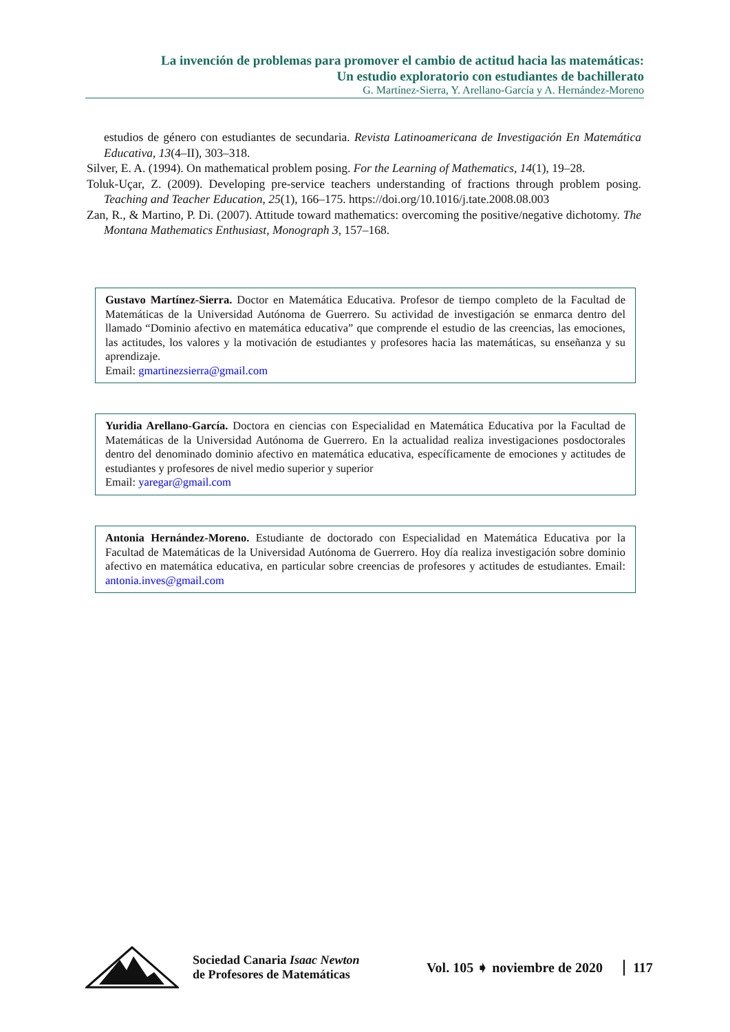La invención de problemas para promover el cambio de actitud hacia las matemáticas:
Un estudio exploratorio con estudiantes de bachillerato
G. Martínez-Sierra, Y. Arellano-García y A. Hernández-Moreno
estudios de género con estudiantes de secundaria. Revista Latinoamericana de Investigación En Matemática Educativa, 13(4–II), 303–318.
Silver, E. A. (1994). On mathematical problem posing. For the Learning of Mathematics, 14(1), 19–28.
Toluk-Uçar, Z. (2009). Developing pre-service teachers understanding of fractions through problem posing. Teaching and Teacher Education, 25(1), 166–175. https://doi.org/10.1016/j.tate.2008.08.003
Zan, R., & Martino, P. Di. (2007). Attitude toward mathematics: overcoming the positive/negative dichotomy. The Montana Mathematics Enthusiast, Monograph 3, 157–168.
Gustavo Martínez-Sierra. Doctor en Matemática Educativa. Profesor de tiempo completo de la Facultad de Matemáticas de la Universidad Autónoma de Guerrero. Su actividad de investigación se enmarca dentro del llamado “Dominio afectivo en matemática educativa” que comprende el estudio de las creencias, las emociones, las actitudes, los valores y la motivación de estudiantes y profesores hacia las matemáticas, su enseñanza y su aprendizaje.
Email: gmartinezsierra@gmail.com
Yuridia Arellano-García. Doctora en ciencias con Especialidad en Matemática Educativa por la Facultad de Matemáticas de la Universidad Autónoma de Guerrero. En la actualidad realiza investigaciones posdoctorales dentro del denominado dominio afectivo en matemática educativa, específicamente de emociones y actitudes de estudiantes y profesores de nivel medio superior y superior
Email: yaregar@gmail.com
Antonia Hernández-Moreno. Estudiante de doctorado con Especialidad en Matemática Educativa por la Facultad de Matemáticas de la Universidad Autónoma de Guerrero. Hoy día realiza investigación sobre dominio afectivo en matemática educativa, en particular sobre creencias de profesores y actitudes de estudiantes. Email: antonia.inves@gmail.com
Sociedad Canaria Isaac Newton
de Profesores de Matemáticas
Vol. 105 ➧ noviembre de 2020 117